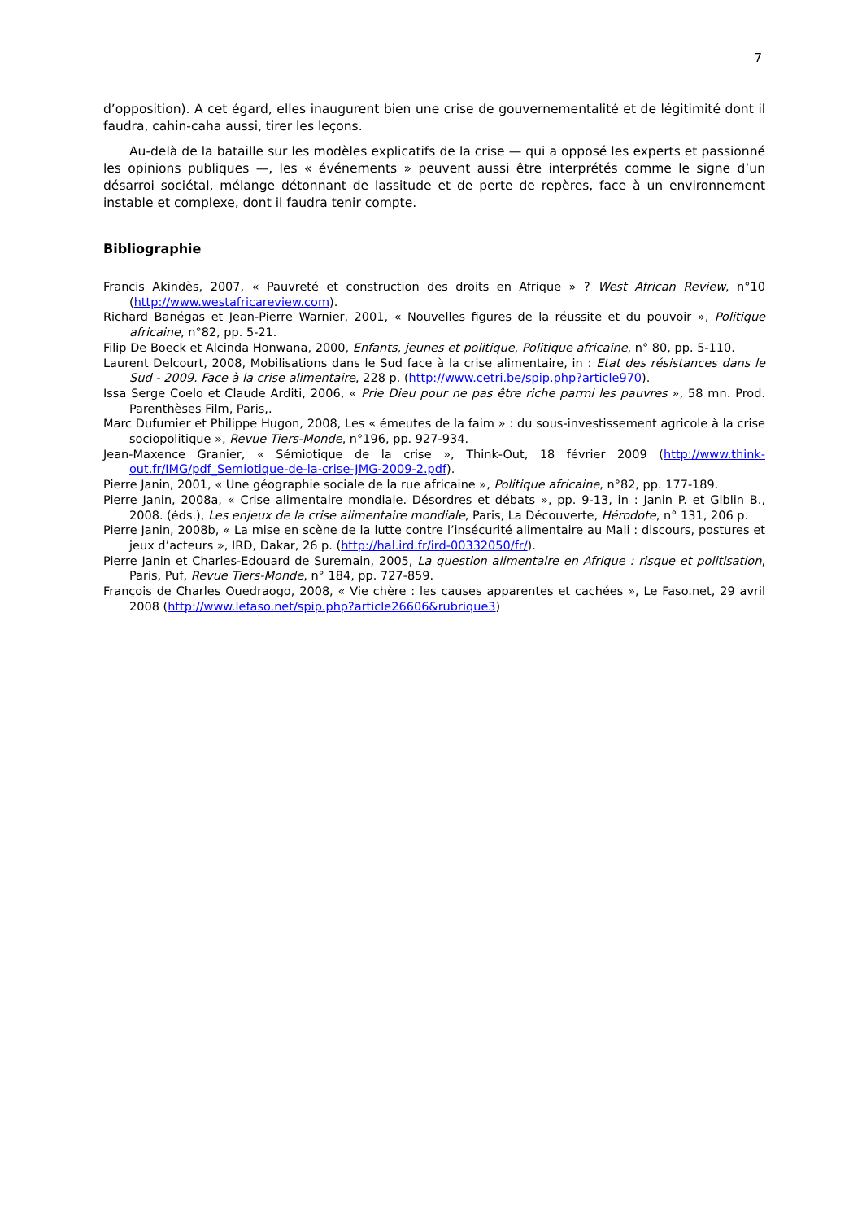7
d’opposition). A cet égard, elles inaugurent bien une crise de gouvernementalité et de légitimité dont il faudra, cahin-caha aussi, tirer les leçons.
Au-delà de la bataille sur les modèles explicatifs de la crise — qui a opposé les experts et passionné les opinions publiques —, les « événements » peuvent aussi être interprétés comme le signe d’un désarroi sociétal, mélange détonnant de lassitude et de perte de repères, face à un environnement instable et complexe, dont il faudra tenir compte.
Bibliographie
Francis Akindès, 2007, « Pauvreté et construction des droits en Afrique » ? West African Review, n°10 (http://www.westafricareview.com).
Richard Banégas et Jean-Pierre Warnier, 2001, « Nouvelles figures de la réussite et du pouvoir », Politique africaine, n°82, pp. 5-21.
Filip De Boeck et Alcinda Honwana, 2000, Enfants, jeunes et politique, Politique africaine, n° 80, pp. 5-110.
Laurent Delcourt, 2008, Mobilisations dans le Sud face à la crise alimentaire, in : Etat des résistances dans le Sud - 2009. Face à la crise alimentaire, 228 p. (http://www.cetri.be/spip.php?article970).
Issa Serge Coelo et Claude Arditi, 2006, « Prie Dieu pour ne pas être riche parmi les pauvres », 58 mn. Prod. Parenthèses Film, Paris,.
Marc Dufumier et Philippe Hugon, 2008, Les « émeutes de la faim » : du sous-investissement agricole à la crise sociopolitique », Revue Tiers-Monde, n°196, pp. 927-934.
Jean-Maxence Granier, « Sémiotique de la crise », Think-Out, 18 février 2009 (http://www.think-out.fr/IMG/pdf_Semiotique-de-la-crise-JMG-2009-2.pdf).
Pierre Janin, 2001, « Une géographie sociale de la rue africaine », Politique africaine, n°82, pp. 177-189.
Pierre Janin, 2008a, « Crise alimentaire mondiale. Désordres et débats », pp. 9-13, in : Janin P. et Giblin B., 2008. (éds.), Les enjeux de la crise alimentaire mondiale, Paris, La Découverte, Hérodote, n° 131, 206 p.
Pierre Janin, 2008b, « La mise en scène de la lutte contre l’insécurité alimentaire au Mali : discours, postures et jeux d’acteurs », IRD, Dakar, 26 p. (http://hal.ird.fr/ird-00332050/fr/).
Pierre Janin et Charles-Edouard de Suremain, 2005, La question alimentaire en Afrique : risque et politisation, Paris, Puf, Revue Tiers-Monde, n° 184, pp. 727-859.
François de Charles Ouedraogo, 2008, « Vie chère : les causes apparentes et cachées », Le Faso.net, 29 avril 2008 (http://www.lefaso.net/spip.php?article26606&rubrique3)